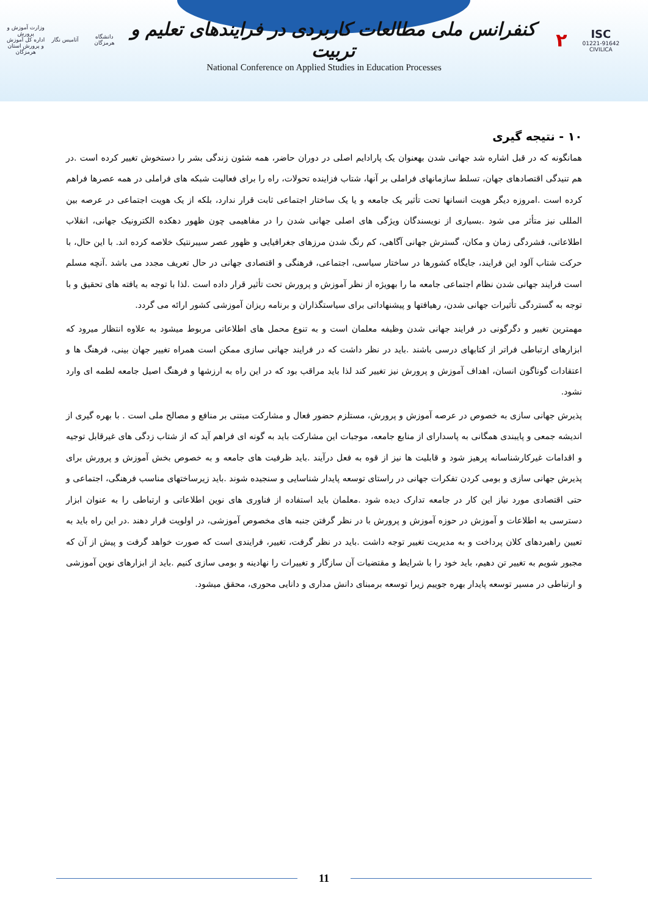وزارت آموزش و پرورش
اداره کل آموزش و پرورش استان هرمزگان
آتامیس نگار
دانشگاه هرمزگان
کنفرانس ملی مطالعات کاربردی در فرایندهای تعلیم و تربیت
۲
ISC
01221-91642
CIVILICA
National Conference on Applied Studies in Education Processes
۱۰ - نتیجه گیری
همانگونه که در قبل اشاره شد جهانی شدن بهعنوان یک پارادایم اصلی در دوران حاضر، همه شئون زندگی بشر را دستخوش تغییر کرده است .در هم تنیدگی اقتصادهای جهان، تسلط سازمانهای فراملی بر آنها، شتاب فزاینده تحولات، راه را برای فعالیت شبکه های فراملی در همه عصرها فراهم کرده است .امروزه دیگر هویت انسانها تحت تأثیر یک جامعه و یا یک ساختار اجتماعی ثابت قرار ندارد، بلکه از یک هویت اجتماعی در عرصه بین المللی نیز متأثر می شود .بسیاری از نویسندگان ویژگی های اصلی جهانی شدن را در مفاهیمی چون ظهور دهکده الکترونیک جهانی، انقلاب اطلاعاتی، فشردگی زمان و مکان، گسترش جهانی آگاهی، کم رنگ شدن مرزهای جغرافیایی و ظهور عصر سیبرنتیک خلاصه کرده اند. با این حال، با حرکت شتاب آلود این فرایند، جایگاه کشورها در ساختار سیاسی، اجتماعی، فرهنگی و اقتصادی جهانی در حال تعریف مجدد می باشد .آنچه مسلم است فرایند جهانی شدن نظام اجتماعی جامعه ما را بهویژه از نظر آموزش و پرورش تحت تأثیر قرار داده است .لذا با توجه به یافته های تحقیق و با توجه به گستردگی تأثیرات جهانی شدن، رهیافتها و پیشنهاداتی برای سیاستگذاران و برنامه ریزان آموزشی کشور ارائه می گردد.
مهمترین تغییر و دگرگونی در فرایند جهانی شدن وظیفه معلمان است و به تنوع محمل های اطلاعاتی مربوط میشود به علاوه انتظار میرود که ابزارهای ارتباطی فراتر از کتابهای درسی باشند .باید در نظر داشت که در فرایند جهانی سازی ممکن است همراه تغییر جهان بینی، فرهنگ ها و اعتقادات گوناگون انسان، اهداف آموزش و پرورش نیز تغییر کند لذا باید مراقب بود که در این راه به ارزشها و فرهنگ اصیل جامعه لطمه ای وارد نشود.
پذیرش جهانی سازی به خصوص در عرصه آموزش و پرورش، مستلزم حضور فعال و مشارکت مبتنی بر منافع و مصالح ملی است . با بهره گیری از اندیشه جمعی و پایبندی همگانی به پاسدارای از منابع جامعه، موجبات این مشارکت باید به گونه ای فراهم آید که از شتاب زدگی های غیرقابل توجیه و اقدامات غیرکارشناسانه پرهیز شود و قابلیت ها نیز از قوه به فعل درآیند .باید ظرفیت های جامعه و به خصوص بخش آموزش و پرورش برای پذیرش جهانی سازی و بومی کردن تفکرات جهانی در راستای توسعه پایدار شناسایی و سنجیده شوند .باید زیرساختهای مناسب فرهنگی، اجتماعی و حتی اقتصادی مورد نیاز این کار در جامعه تدارک دیده شود .معلمان باید استفاده از فناوری های نوین اطلاعاتی و ارتباطی را به عنوان ابزار دسترسی به اطلاعات و آموزش در حوزه آموزش و پرورش با در نظر گرفتن جنبه های مخصوص آموزشی، در اولویت قرار دهند .در این راه باید به تعیین راهبردهای کلان پرداخت و به مدیریت تغییر توجه داشت .باید در نظر گرفت، تغییر، فرایندی است که صورت خواهد گرفت و پیش از آن که مجبور شویم به تغییر تن دهیم، باید خود را با شرایط و مقتضیات آن سازگار و تغییرات را نهادینه و بومی سازی کنیم .باید از ابزارهای نوین آموزشی و ارتباطی در مسیر توسعه پایدار بهره جوییم زیرا توسعه برمبنای دانش مداری و دانایی محوری، محقق میشود.
11